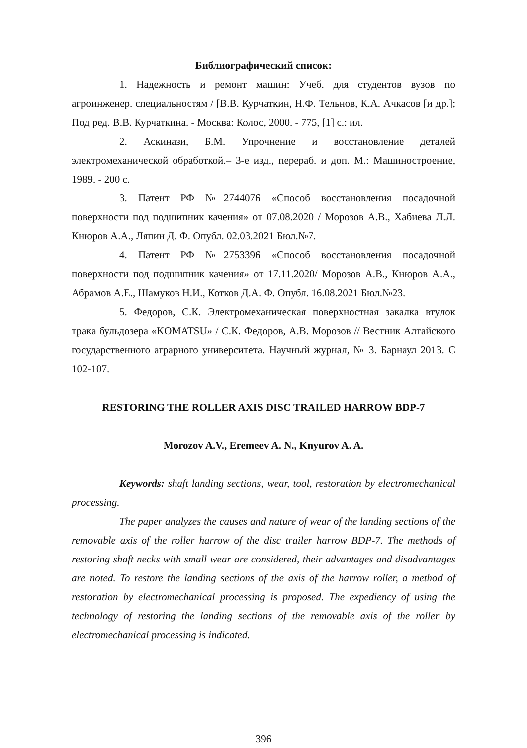Библиографический список:
1. Надежность и ремонт машин: Учеб. для студентов вузов по агроинженер. специальностям / [В.В. Курчаткин, Н.Ф. Тельнов, К.А. Ачкасов [и др.]; Под ред. В.В. Курчаткина. - Москва: Колос, 2000. - 775, [1] с.: ил.
2. Аскинази, Б.М. Упрочнение и восстановление деталей электромеханической обработкой.– 3-е изд., перераб. и доп. М.: Машиностроение, 1989. - 200 с.
3. Патент РФ №2744076 «Способ восстановления посадочной поверхности под подшипник качения» от 07.08.2020 / Морозов А.В., Хабиева Л.Л. Кнюров А.А., Ляпин Д. Ф. Опубл. 02.03.2021 Бюл.№7.
4. Патент РФ №2753396 «Способ восстановления посадочной поверхности под подшипник качения» от 17.11.2020/ Морозов А.В., Кнюров А.А., Абрамов А.Е., Шамуков Н.И., Котков Д.А. Ф. Опубл. 16.08.2021 Бюл.№23.
5. Федоров, С.К. Электромеханическая поверхностная закалка втулок трака бульдозера «KOMATSU» / С.К. Федоров, А.В. Морозов // Вестник Алтайского государственного аграрного университета. Научный журнал, № 3. Барнаул 2013. С 102-107.
RESTORING THE ROLLER AXIS DISC TRAILED HARROW BDP-7
Morozov A.V., Eremeev A. N., Knyurov A. A.
Keywords: shaft landing sections, wear, tool, restoration by electromechanical processing.
The paper analyzes the causes and nature of wear of the landing sections of the removable axis of the roller harrow of the disc trailer harrow BDP-7. The methods of restoring shaft necks with small wear are considered, their advantages and disadvantages are noted. To restore the landing sections of the axis of the harrow roller, a method of restoration by electromechanical processing is proposed. The expediency of using the technology of restoring the landing sections of the removable axis of the roller by electromechanical processing is indicated.
396